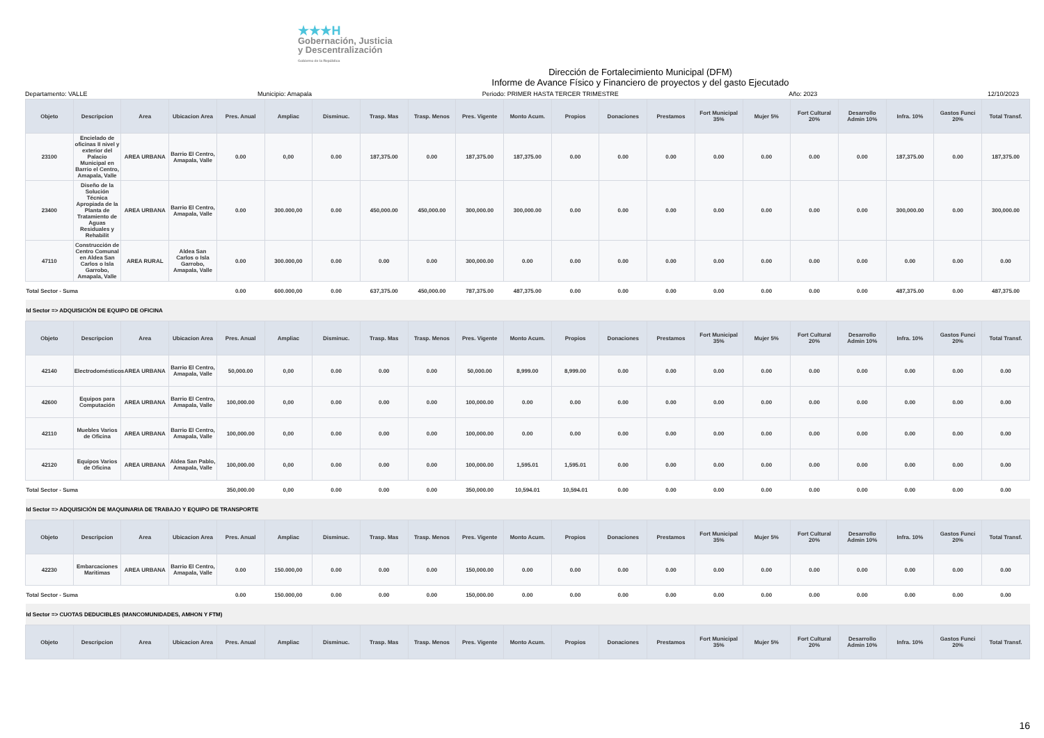★★★H
Gobernación, Justicia
y Descentralización
Gobierno de la República
Dirección de Fortalecimiento Municipal (DFM)
Informe de Avance Físico y Financiero de proyectos y del gasto Ejecutado
Departamento: VALLE Municipio: Amapala Periodo: PRIMER HASTA TERCER TRIMESTRE Año: 2023 12/10/2023
| Objeto | Descripcion | Area | Ubicacion Area | Pres. Anual | Ampliac | Disminuc. | Trasp. Mas | Trasp. Menos | Pres. Vigente | Monto Acum. | Propios | Donaciones | Prestamos | Fort Municipal 35% | Mujer 5% | Fort Cultural 20% | Desarrollo Admin 10% | Infra. 10% | Gastos Funci 20% | Total Transf. |
| --- | --- | --- | --- | --- | --- | --- | --- | --- | --- | --- | --- | --- | --- | --- | --- | --- | --- | --- | --- | --- |
| 23100 | Encielado de oficinas II nivel y exterior del Palacio Municipal en Barrio el Centro, Amapala, Valle | AREA URBANA | Barrio El Centro, Amapala, Valle | 0.00 | 0,00 | 0.00 | 187,375.00 | 0.00 | 187,375.00 | 187,375.00 | 0.00 | 0.00 | 0.00 | 0.00 | 0.00 | 0.00 | 0.00 | 187,375.00 | 0.00 | 187,375.00 |
| 23400 | Diseño de la Solución Técnica Apropiada de la Planta de Tratamiento de Aguas Residuales y Rehabilit | AREA URBANA | Barrio El Centro, Amapala, Valle | 0.00 | 300.000,00 | 0.00 | 450,000.00 | 450,000.00 | 300,000.00 | 300,000.00 | 0.00 | 0.00 | 0.00 | 0.00 | 0.00 | 0.00 | 0.00 | 300,000.00 | 0.00 | 300,000.00 |
| 47110 | Construcción de Centro Comunal en Aldea San Carlos o Isla Garrobo, Amapala, Valle | AREA RURAL | Aldea San Carlos o Isla Garrobo, Amapala, Valle | 0.00 | 300.000,00 | 0.00 | 0.00 | 0.00 | 300,000.00 | 0.00 | 0.00 | 0.00 | 0.00 | 0.00 | 0.00 | 0.00 | 0.00 | 0.00 | 0.00 | 0.00 |
| Total Sector - Suma | | | | 0.00 | 600.000,00 | 0.00 | 637,375.00 | 450,000.00 | 787,375.00 | 487,375.00 | 0.00 | 0.00 | 0.00 | 0.00 | 0.00 | 0.00 | 0.00 | 487,375.00 | 0.00 | 487,375.00 |
| Id Sector => ADQUISICIÓN DE EQUIPO DE OFICINA | | | | | | | | | | | | | | | | | | | | |
| Objeto | Descripcion | Area | Ubicacion Area | Pres. Anual | Ampliac | Disminuc. | Trasp. Mas | Trasp. Menos | Pres. Vigente | Monto Acum. | Propios | Donaciones | Prestamos | Fort Municipal 35% | Mujer 5% | Fort Cultural 20% | Desarrollo Admin 10% | Infra. 10% | Gastos Funci 20% | Total Transf. |
| 42140 | Electrodomésticos | AREA URBANA | Barrio El Centro, Amapala, Valle | 50,000.00 | 0,00 | 0.00 | 0.00 | 0.00 | 50,000.00 | 8,999.00 | 8,999.00 | 0.00 | 0.00 | 0.00 | 0.00 | 0.00 | 0.00 | 0.00 | 0.00 | 0.00 |
| 42600 | Equipos para Computación | AREA URBANA | Barrio El Centro, Amapala, Valle | 100,000.00 | 0,00 | 0.00 | 0.00 | 0.00 | 100,000.00 | 0.00 | 0.00 | 0.00 | 0.00 | 0.00 | 0.00 | 0.00 | 0.00 | 0.00 | 0.00 | 0.00 |
| 42110 | Muebles Varios de Oficina | AREA URBANA | Barrio El Centro, Amapala, Valle | 100,000.00 | 0,00 | 0.00 | 0.00 | 0.00 | 100,000.00 | 0.00 | 0.00 | 0.00 | 0.00 | 0.00 | 0.00 | 0.00 | 0.00 | 0.00 | 0.00 | 0.00 |
| 42120 | Equipos Varios de Oficina | AREA URBANA | Aldea San Pablo, Amapala, Valle | 100,000.00 | 0,00 | 0.00 | 0.00 | 0.00 | 100,000.00 | 1,595.01 | 1,595.01 | 0.00 | 0.00 | 0.00 | 0.00 | 0.00 | 0.00 | 0.00 | 0.00 | 0.00 |
| Total Sector - Suma | | | | 350,000.00 | 0,00 | 0.00 | 0.00 | 0.00 | 350,000.00 | 10,594.01 | 10,594.01 | 0.00 | 0.00 | 0.00 | 0.00 | 0.00 | 0.00 | 0.00 | 0.00 | 0.00 |
| Id Sector => ADQUISICIÓN DE MAQUINARIA DE TRABAJO Y EQUIPO DE TRANSPORTE | | | | | | | | | | | | | | | | | | | | |
| Objeto | Descripcion | Area | Ubicacion Area | Pres. Anual | Ampliac | Disminuc. | Trasp. Mas | Trasp. Menos | Pres. Vigente | Monto Acum. | Propios | Donaciones | Prestamos | Fort Municipal 35% | Mujer 5% | Fort Cultural 20% | Desarrollo Admin 10% | Infra. 10% | Gastos Funci 20% | Total Transf. |
| 42230 | Embarcaciones Maritimas | AREA URBANA | Barrio El Centro, Amapala, Valle | 0.00 | 150.000,00 | 0.00 | 0.00 | 0.00 | 150,000.00 | 0.00 | 0.00 | 0.00 | 0.00 | 0.00 | 0.00 | 0.00 | 0.00 | 0.00 | 0.00 | 0.00 |
| Total Sector - Suma | | | | 0.00 | 150.000,00 | 0.00 | 0.00 | 0.00 | 150,000.00 | 0.00 | 0.00 | 0.00 | 0.00 | 0.00 | 0.00 | 0.00 | 0.00 | 0.00 | 0.00 | 0.00 |
| Id Sector => CUOTAS DEDUCIBLES (MANCOMUNIDADES, AMHON Y FTM) | | | | | | | | | | | | | | | | | | | | |
| Objeto | Descripcion | Area | Ubicacion Area | Pres. Anual | Ampliac | Disminuc. | Trasp. Mas | Trasp. Menos | Pres. Vigente | Monto Acum. | Propios | Donaciones | Prestamos | Fort Municipal 35% | Mujer 5% | Fort Cultural 20% | Desarrollo Admin 10% | Infra. 10% | Gastos Funci 20% | Total Transf. |
16